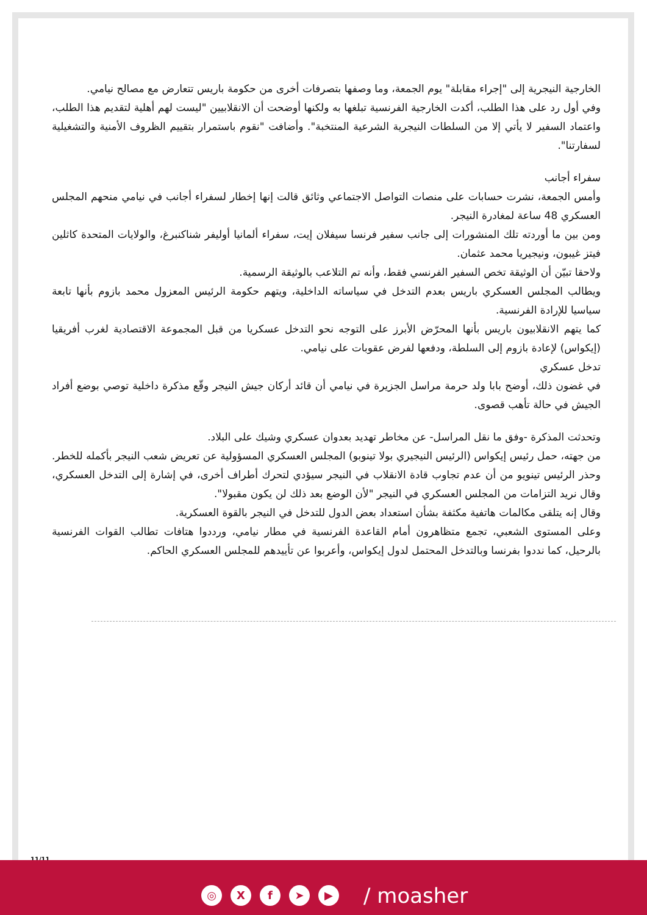الخارجية النيجرية إلى "إجراء مقابلة" يوم الجمعة، وما وصفها بتصرفات أخرى من حكومة باريس تتعارض مع مصالح نيامي.
وفي أول رد على هذا الطلب، أكدت الخارجية الفرنسية تبلغها به ولكنها أوضحت أن الانقلابيين "ليست لهم أهلية لتقديم هذا الطلب، واعتماد السفير لا يأتي إلا من السلطات النيجرية الشرعية المنتخبة". وأضافت "نقوم باستمرار بتقييم الظروف الأمنية والتشغيلية لسفارتنا".
سفراء أجانب
وأمس الجمعة، نشرت حسابات على منصات التواصل الاجتماعي وثائق قالت إنها إخطار لسفراء أجانب في نيامي منحهم المجلس العسكري 48 ساعة لمغادرة النيجر.
ومن بين ما أوردته تلك المنشورات إلى جانب سفير فرنسا سيفلان إيت، سفراء ألمانيا أوليفر شناكنبرغ، والولايات المتحدة كاثلين فيتز غيبون، ونيجيريا محمد عثمان.
ولاحقا تبيّن أن الوثيقة تخص السفير الفرنسي فقط، وأنه تم التلاعب بالوثيقة الرسمية.
ويطالب المجلس العسكري باريس بعدم التدخل في سياساته الداخلية، ويتهم حكومة الرئيس المعزول محمد بازوم بأنها تابعة سياسيا للإرادة الفرنسية.
كما يتهم الانقلابيون باريس بأنها المحرّض الأبرز على التوجه نحو التدخل عسكريا من قبل المجموعة الاقتصادية لغرب أفريقيا (إيكواس) لإعادة بازوم إلى السلطة، ودفعها لفرض عقوبات على نيامي.
تدخل عسكري
في غضون ذلك، أوضح بابا ولد حرمة مراسل الجزيرة في نيامي أن قائد أركان جيش النيجر وقّع مذكرة داخلية توصي بوضع أفراد الجيش في حالة تأهب قصوى.
وتحدثت المذكرة -وفق ما نقل المراسل- عن مخاطر تهديد بعدوان عسكري وشيك على البلاد.
من جهته، حمل رئيس إيكواس (الرئيس النيجيري بولا تينوبو) المجلس العسكري المسؤولية عن تعريض شعب النيجر بأكمله للخطر.
وحذر الرئيس تينويو من أن عدم تجاوب قادة الانقلاب في النيجر سيؤدي لتحرك أطراف أخرى، في إشارة إلى التدخل العسكري، وقال نريد التزامات من المجلس العسكري في النيجر "لأن الوضع بعد ذلك لن يكون مقبولا".
وقال إنه يتلقى مكالمات هاتفية مكثفة بشأن استعداد بعض الدول للتدخل في النيجر بالقوة العسكرية.
وعلى المستوى الشعبي، تجمع متظاهرون أمام القاعدة الفرنسية في مطار نيامي، ورددوا هتافات تطالب القوات الفرنسية بالرحيل، كما نددوا بفرنسا وبالتدخل المحتمل لدول إيكواس، وأعربوا عن تأييدهم للمجلس العسكري الحاكم.
11/11
◎ Xf ➤ ▶ / moasher